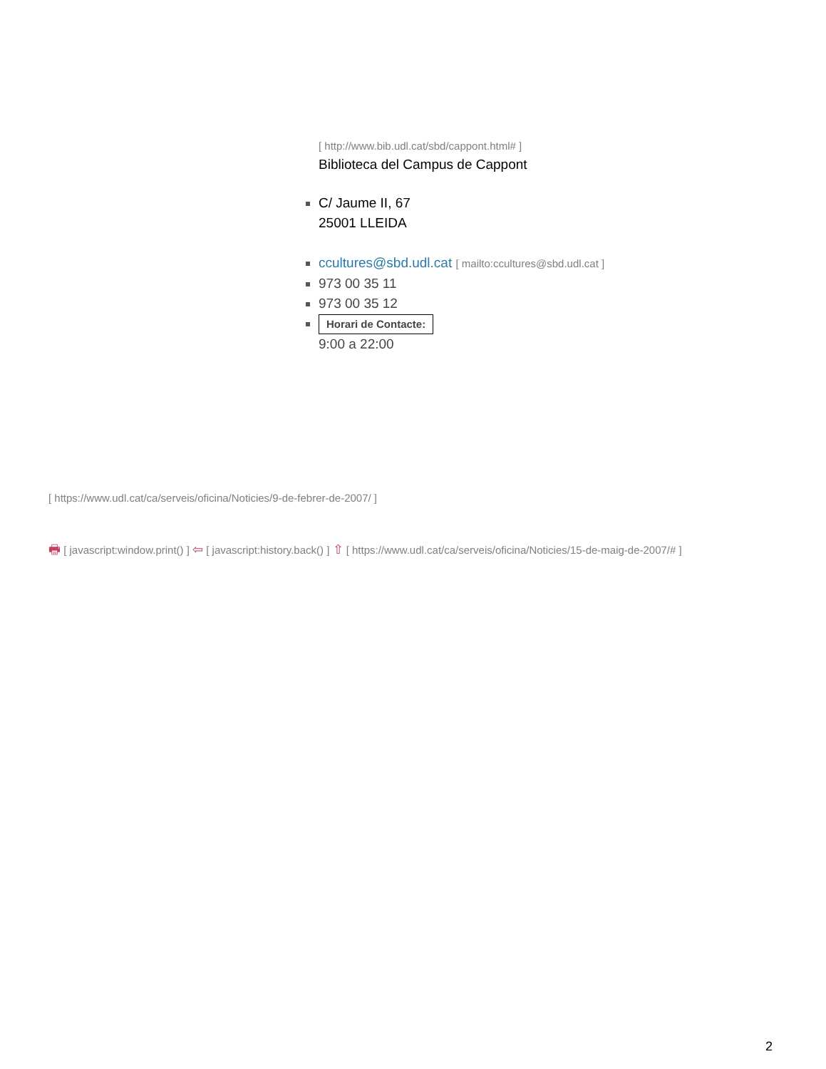[ http://www.bib.udl.cat/sbd/cappont.html# ]
Biblioteca del Campus de Cappont
C/ Jaume II, 67
25001 LLEIDA
ccultures@sbd.udl.cat [ mailto:ccultures@sbd.udl.cat ]
973 00 35 11
973 00 35 12
Horari de Contacte:
9:00 a 22:00
[ https://www.udl.cat/ca/serveis/oficina/Noticies/9-de-febrer-de-2007/ ]
🖶 [ javascript:window.print() ] ⇦ [ javascript:history.back() ] ⇧ [ https://www.udl.cat/ca/serveis/oficina/Noticies/15-de-maig-de-2007/# ]
2